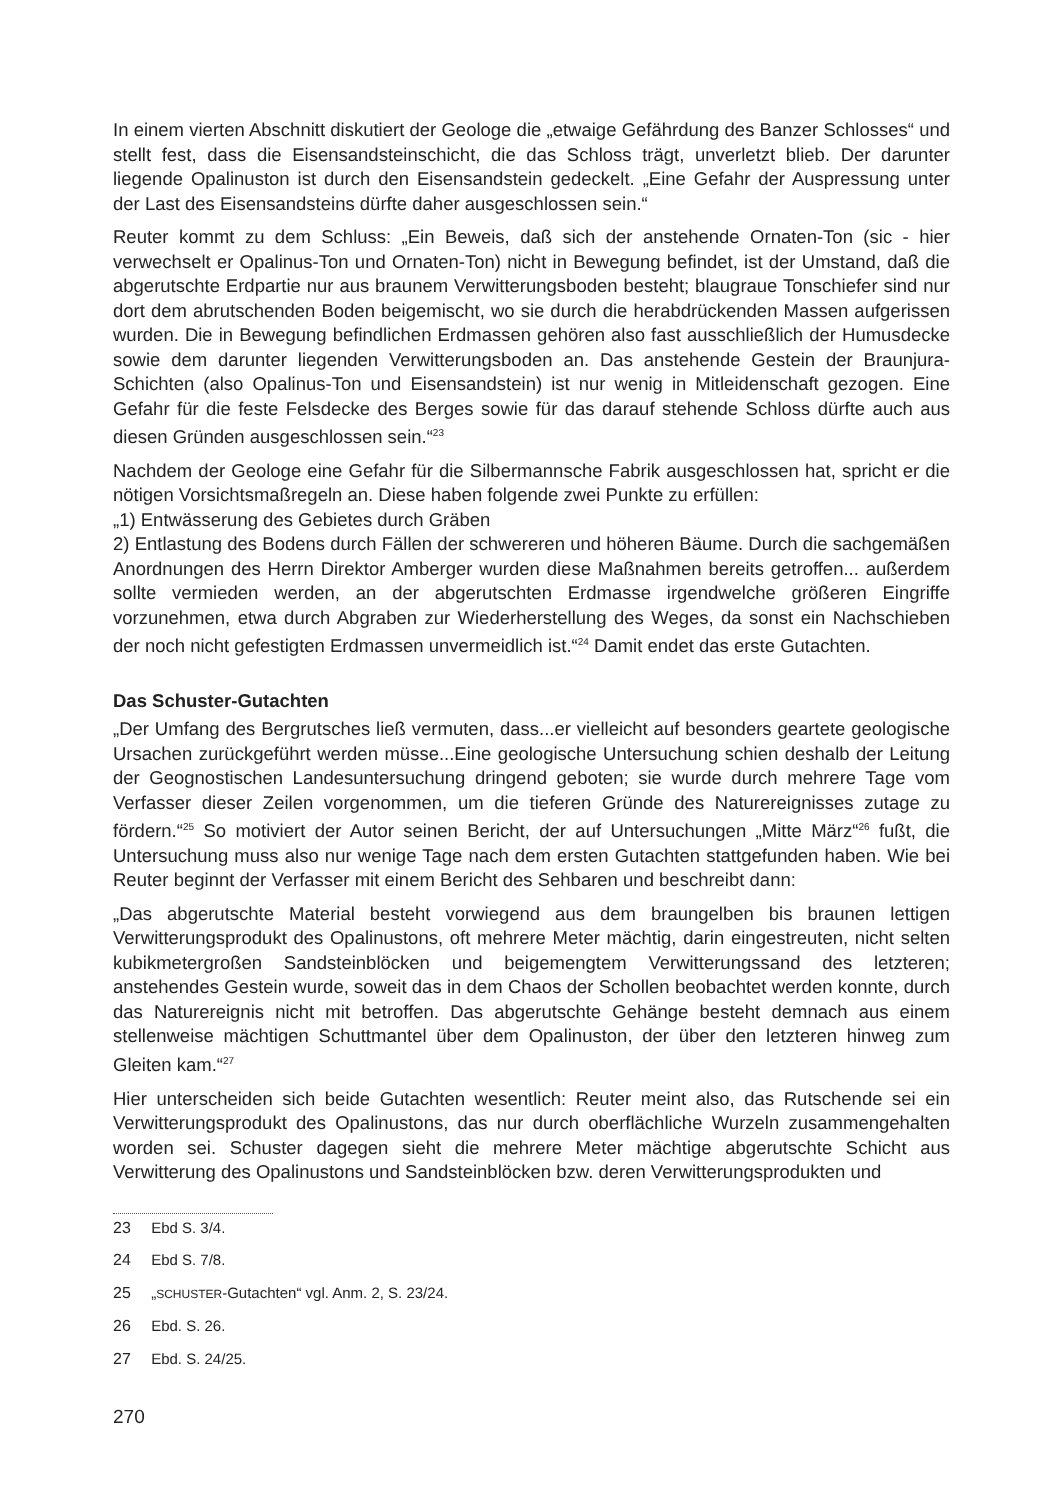In einem vierten Abschnitt diskutiert der Geologe die „etwaige Gefährdung des Banzer Schlosses“ und stellt fest, dass die Eisensandsteinschicht, die das Schloss trägt, unverletzt blieb. Der darunter liegende Opalinuston ist durch den Eisensandstein gedeckelt. „Eine Gefahr der Auspressung unter der Last des Eisensandsteins dürfte daher ausgeschlossen sein.“
Reuter kommt zu dem Schluss: „Ein Beweis, daß sich der anstehende Ornaten-Ton (sic - hier verwechselt er Opalinus-Ton und Ornaten-Ton) nicht in Bewegung befindet, ist der Umstand, daß die abgerutschte Erdpartie nur aus braunem Verwitterungsboden besteht; blaugraue Tonschiefer sind nur dort dem abrutschenden Boden beigemischt, wo sie durch die herabdrückenden Massen aufgerissen wurden. Die in Bewegung befindlichen Erdmassen gehören also fast ausschließlich der Humusdecke sowie dem darunter liegenden Verwitterungsboden an. Das anstehende Gestein der Braunjura-Schichten (also Opalinus-Ton und Eisensandstein) ist nur wenig in Mitleidenschaft gezogen. Eine Gefahr für die feste Felsdecke des Berges sowie für das darauf stehende Schloss dürfte auch aus diesen Gründen ausgeschlossen sein.“<sup>23</sup>
Nachdem der Geologe eine Gefahr für die Silbermannsche Fabrik ausgeschlossen hat, spricht er die nötigen Vorsichtsmaßregeln an. Diese haben folgende zwei Punkte zu erfüllen:
„1) Entwässerung des Gebietes durch Gräben
2) Entlastung des Bodens durch Fällen der schwereren und höheren Bäume. Durch die sachgemäßen Anordnungen des Herrn Direktor Amberger wurden diese Maßnahmen bereits getroffen... außerdem sollte vermieden werden, an der abgerutschten Erdmasse irgendwelche größeren Eingriffe vorzunehmen, etwa durch Abgraben zur Wiederherstellung des Weges, da sonst ein Nachschieben der noch nicht gefestigten Erdmassen unvermeidlich ist.“<sup>24</sup> Damit endet das erste Gutachten.
Das Schuster-Gutachten
„Der Umfang des Bergrutsches ließ vermuten, dass...er vielleicht auf besonders geartete geologische Ursachen zurückgeführt werden müsse...Eine geologische Untersuchung schien deshalb der Leitung der Geognostischen Landesuntersuchung dringend geboten; sie wurde durch mehrere Tage vom Verfasser dieser Zeilen vorgenommen, um die tieferen Gründe des Naturereignisses zutage zu fördern.“<sup>25</sup> So motiviert der Autor seinen Bericht, der auf Untersuchungen „Mitte März“<sup>26</sup> fußt, die Untersuchung muss also nur wenige Tage nach dem ersten Gutachten stattgefunden haben. Wie bei Reuter beginnt der Verfasser mit einem Bericht des Sehbaren und beschreibt dann:
„Das abgerutschte Material besteht vorwiegend aus dem braungelben bis braunen lettigen Verwitterungsprodukt des Opalinustons, oft mehrere Meter mächtig, darin eingestreuten, nicht selten kubikmetergroßen Sandsteinblöcken und beigemengtem Verwitterungssand des letzteren; anstehendes Gestein wurde, soweit das in dem Chaos der Schollen beobachtet werden konnte, durch das Naturereignis nicht mit betroffen. Das abgerutschte Gehänge besteht demnach aus einem stellenweise mächtigen Schuttmantel über dem Opalinuston, der über den letzteren hinweg zum Gleiten kam.“<sup>27</sup>
Hier unterscheiden sich beide Gutachten wesentlich: Reuter meint also, das Rutschende sei ein Verwitterungsprodukt des Opalinustons, das nur durch oberflächliche Wurzeln zusammengehalten worden sei. Schuster dagegen sieht die mehrere Meter mächtige abgerutschte Schicht aus Verwitterung des Opalinustons und Sandsteinblöcken bzw. deren Verwitterungsprodukten und
23 Ebd S. 3/4.
24 Ebd S. 7/8.
25 „SCHUSTER-Gutachten“ vgl. Anm. 2, S. 23/24.
26 Ebd. S. 26.
27 Ebd. S. 24/25.
270